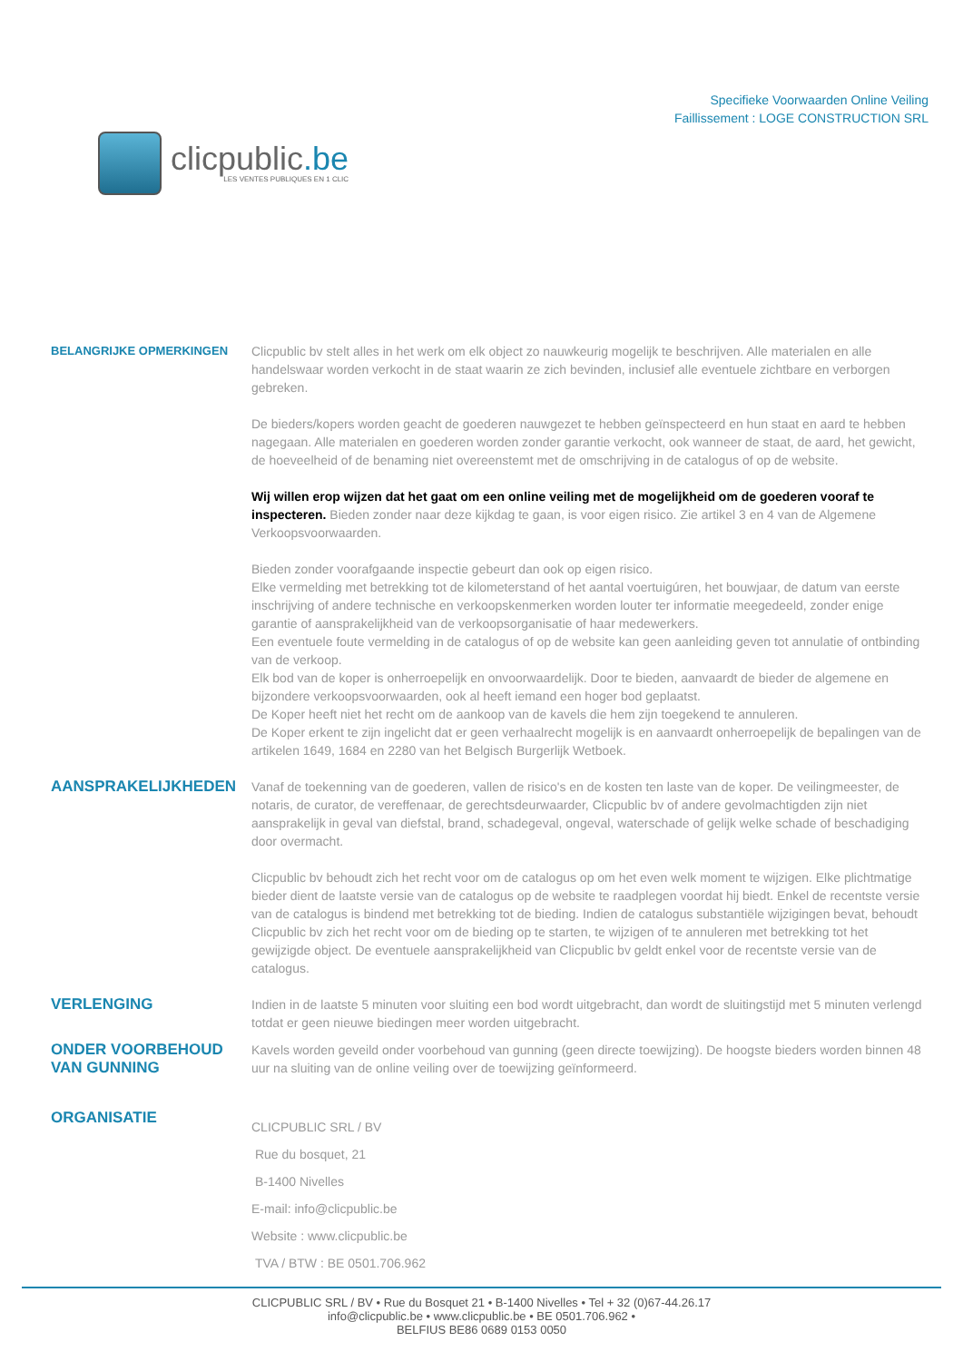clicpublic.be
LES VENTES PUBLIQUES EN 1 CLIC
Specifieke Voorwaarden Online Veiling
Faillissement : LOGE CONSTRUCTION SRL
BELANGRIJKE OPMERKINGEN
Clicpublic bv stelt alles in het werk om elk object zo nauwkeurig mogelijk te beschrijven. Alle materialen en alle handelswaar worden verkocht in de staat waarin ze zich bevinden, inclusief alle eventuele zichtbare en verborgen gebreken.
De bieders/kopers worden geacht de goederen nauwgezet te hebben geïnspecteerd en hun staat en aard te hebben nagegaan. Alle materialen en goederen worden zonder garantie verkocht, ook wanneer de staat, de aard, het gewicht, de hoeveelheid of de benaming niet overeenstemt met de omschrijving in de catalogus of op de website.
Wij willen erop wijzen dat het gaat om een online veiling met de mogelijkheid om de goederen vooraf te inspecteren. Bieden zonder naar deze kijkdag te gaan, is voor eigen risico. Zie artikel 3 en 4 van de Algemene Verkoopsvoorwaarden.
Bieden zonder voorafgaande inspectie gebeurt dan ook op eigen risico.
Elke vermelding met betrekking tot de kilometerstand of het aantal voertuigúren, het bouwjaar, de datum van eerste inschrijving of andere technische en verkoopskenmerken worden louter ter informatie meegedeeld, zonder enige garantie of aansprakelijkheid van de verkoopsorganisatie of haar medewerkers.
Een eventuele foute vermelding in de catalogus of op de website kan geen aanleiding geven tot annulatie of ontbinding van de verkoop.
Elk bod van de koper is onherroepelijk en onvoorwaardelijk. Door te bieden, aanvaardt de bieder de algemene en bijzondere verkoopsvoorwaarden, ook al heeft iemand een hoger bod geplaatst.
De Koper heeft niet het recht om de aankoop van de kavels die hem zijn toegekend te annuleren.
De Koper erkent te zijn ingelicht dat er geen verhaalrecht mogelijk is en aanvaardt onherroepelijk de bepalingen van de artikelen 1649, 1684 en 2280 van het Belgisch Burgerlijk Wetboek.
AANSPRAKELIJKHEDEN
Vanaf de toekenning van de goederen, vallen de risico's en de kosten ten laste van de koper. De veilingmeester, de notaris, de curator, de vereffenaar, de gerechtsdeurwaarder, Clicpublic bv of andere gevolmachtigden zijn niet aansprakelijk in geval van diefstal, brand, schadegeval, ongeval, waterschade of gelijk welke schade of beschadiging door overmacht.
Clicpublic bv behoudt zich het recht voor om de catalogus op om het even welk moment te wijzigen. Elke plichtmatige bieder dient de laatste versie van de catalogus op de website te raadplegen voordat hij biedt. Enkel de recentste versie van de catalogus is bindend met betrekking tot de bieding. Indien de catalogus substantiële wijzigingen bevat, behoudt Clicpublic bv zich het recht voor om de bieding op te starten, te wijzigen of te annuleren met betrekking tot het gewijzigde object. De eventuele aansprakelijkheid van Clicpublic bv geldt enkel voor de recentste versie van de catalogus.
VERLENGING
Indien in de laatste 5 minuten voor sluiting een bod wordt uitgebracht, dan wordt de sluitingstijd met 5 minuten verlengd totdat er geen nieuwe biedingen meer worden uitgebracht.
ONDER VOORBEHOUD VAN GUNNING
Kavels worden geveild onder voorbehoud van gunning (geen directe toewijzing). De hoogste bieders worden binnen 48 uur na sluiting van de online veiling over de toewijzing geïnformeerd.
ORGANISATIE
CLICPUBLIC SRL / BV
Rue du bosquet, 21
B-1400 Nivelles
E-mail: info@clicpublic.be
Website : www.clicpublic.be
TVA / BTW : BE 0501.706.962
CLICPUBLIC SRL / BV • Rue du Bosquet 21 • B-1400 Nivelles • Tel + 32 (0)67-44.26.17
info@clicpublic.be • www.clicpublic.be • BE 0501.706.962 •
BELFIUS BE86 0689 0153 0050